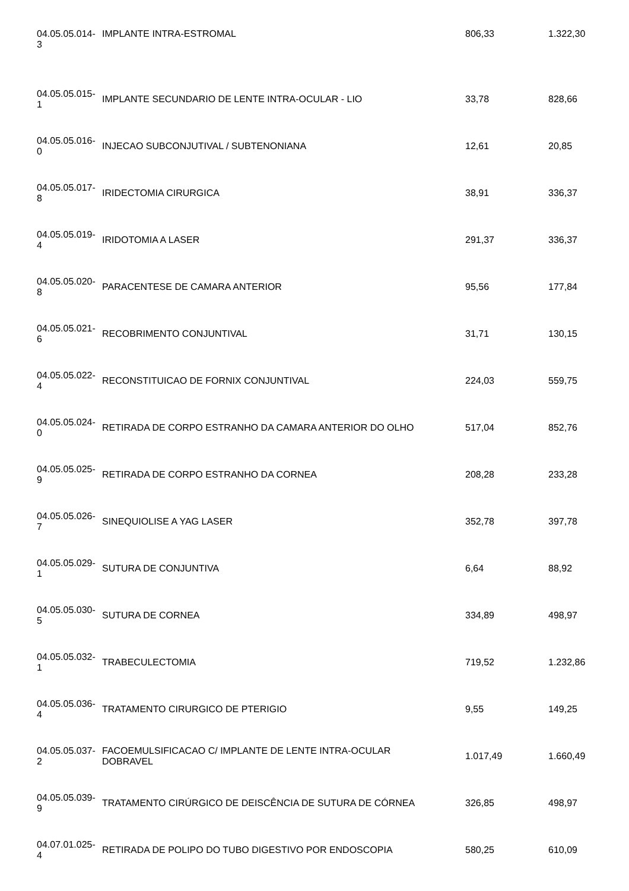| 04.05.05.014- 3 | IMPLANTE INTRA-ESTROMAL | 806,33 | 1.322,30 |
| 04.05.05.015- 1 | IMPLANTE SECUNDARIO DE LENTE INTRA-OCULAR - LIO | 33,78 | 828,66 |
| 04.05.05.016- 0 | INJECAO SUBCONJUTIVAL / SUBTENONIANA | 12,61 | 20,85 |
| 04.05.05.017- 8 | IRIDECTOMIA CIRURGICA | 38,91 | 336,37 |
| 04.05.05.019- 4 | IRIDOTOMIA A LASER | 291,37 | 336,37 |
| 04.05.05.020- 8 | PARACENTESE DE CAMARA ANTERIOR | 95,56 | 177,84 |
| 04.05.05.021- 6 | RECOBRIMENTO CONJUNTIVAL | 31,71 | 130,15 |
| 04.05.05.022- 4 | RECONSTITUICAO DE FORNIX CONJUNTIVAL | 224,03 | 559,75 |
| 04.05.05.024- 0 | RETIRADA DE CORPO ESTRANHO DA CAMARA ANTERIOR DO OLHO | 517,04 | 852,76 |
| 04.05.05.025- 9 | RETIRADA DE CORPO ESTRANHO DA CORNEA | 208,28 | 233,28 |
| 04.05.05.026- 7 | SINEQUIOLISE A YAG LASER | 352,78 | 397,78 |
| 04.05.05.029- 1 | SUTURA DE CONJUNTIVA | 6,64 | 88,92 |
| 04.05.05.030- 5 | SUTURA DE CORNEA | 334,89 | 498,97 |
| 04.05.05.032- 1 | TRABECULECTOMIA | 719,52 | 1.232,86 |
| 04.05.05.036- 4 | TRATAMENTO CIRURGICO DE PTERIGIO | 9,55 | 149,25 |
| 04.05.05.037- 2 | FACOEMULSIFICACAO C/ IMPLANTE DE LENTE INTRA-OCULAR DOBRAVEL | 1.017,49 | 1.660,49 |
| 04.05.05.039- 9 | TRATAMENTO CIRÚRGICO DE DEISCÊNCIA DE SUTURA DE CÓRNEA | 326,85 | 498,97 |
| 04.07.01.025- 4 | RETIRADA DE POLIPO DO TUBO DIGESTIVO POR ENDOSCOPIA | 580,25 | 610,09 |